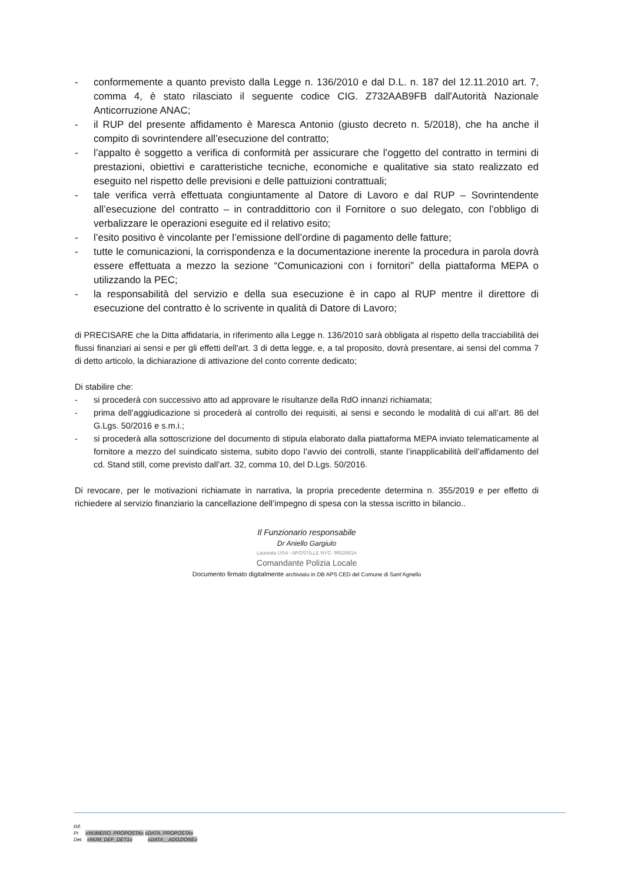- conformemente a quanto previsto dalla Legge n. 136/2010 e dal D.L. n. 187 del 12.11.2010 art. 7, comma 4, è stato rilasciato il seguente codice CIG. Z732AAB9FB dall'Autorità Nazionale Anticorruzione ANAC;
- il RUP del presente affidamento è Maresca Antonio (giusto decreto n. 5/2018), che ha anche il compito di sovrintendere all’esecuzione del contratto;
- l’appalto è soggetto a verifica di conformità per assicurare che l’oggetto del contratto in termini di prestazioni, obiettivi e caratteristiche tecniche, economiche e qualitative sia stato realizzato ed eseguito nel rispetto delle previsioni e delle pattuizioni contrattuali;
- tale verifica verrà effettuata congiuntamente al Datore di Lavoro e dal RUP – Sovrintendente all’esecuzione del contratto – in contraddittorio con il Fornitore o suo delegato, con l’obbligo di verbalizzare le operazioni eseguite ed il relativo esito;
- l’esito positivo è vincolante per l’emissione dell’ordine di pagamento delle fatture;
- tutte le comunicazioni, la corrispondenza e la documentazione inerente la procedura in parola dovrà essere effettuata a mezzo la sezione “Comunicazioni con i fornitori” della piattaforma MEPA o utilizzando la PEC;
- la responsabilità del servizio e della sua esecuzione è in capo al RUP mentre il direttore di esecuzione del contratto è lo scrivente in qualità di Datore di Lavoro;
di PRECISARE che la Ditta affidataria, in riferimento alla Legge n. 136/2010 sarà obbligata al rispetto della tracciabilità dei flussi finanziari ai sensi e per gli effetti dell'art. 3 di detta legge, e, a tal proposito, dovrà presentare, ai sensi del comma 7 di detto articolo, la dichiarazione di attivazione del conto corrente dedicato;
Di stabilire che:
- si procederà con successivo atto ad approvare le risultanze della RdO innanzi richiamata;
- prima dell’aggiudicazione si procederà al controllo dei requisiti, ai sensi e secondo le modalità di cui all’art. 86 del G.Lgs. 50/2016 e s.m.i.;
- si procederà alla sottoscrizione del documento di stipula elaborato dalla piattaforma MEPA inviato telematicamente al fornitore a mezzo del suindicato sistema, subito dopo l’avvio dei controlli, stante l’inapplicabilità dell’affidamento del cd. Stand still, come previsto dall’art. 32, comma 10, del D.Lgs. 50/2016.
Di revocare, per le motivazioni richiamate in narrativa, la propria precedente determina n. 355/2019 e per effetto di richiedere al servizio finanziario la cancellazione dell’impegno di spesa con la stessa iscritto in bilancio..
Il Funzionario responsabile
Dr Aniello Gargiulo
Laureato USA - APOSTILLE NYC: 9952661A
Comandante Polizia Locale
Documento firmato digitalmente archiviato in DB APS CED del Comune di Sant’Agnello
Rif.
Pr «NUMERO_PROPOSTA» «DATA_PROPOSTA»
Det. «NUM_DEF_DET1» «DATA__ADOZIONE»